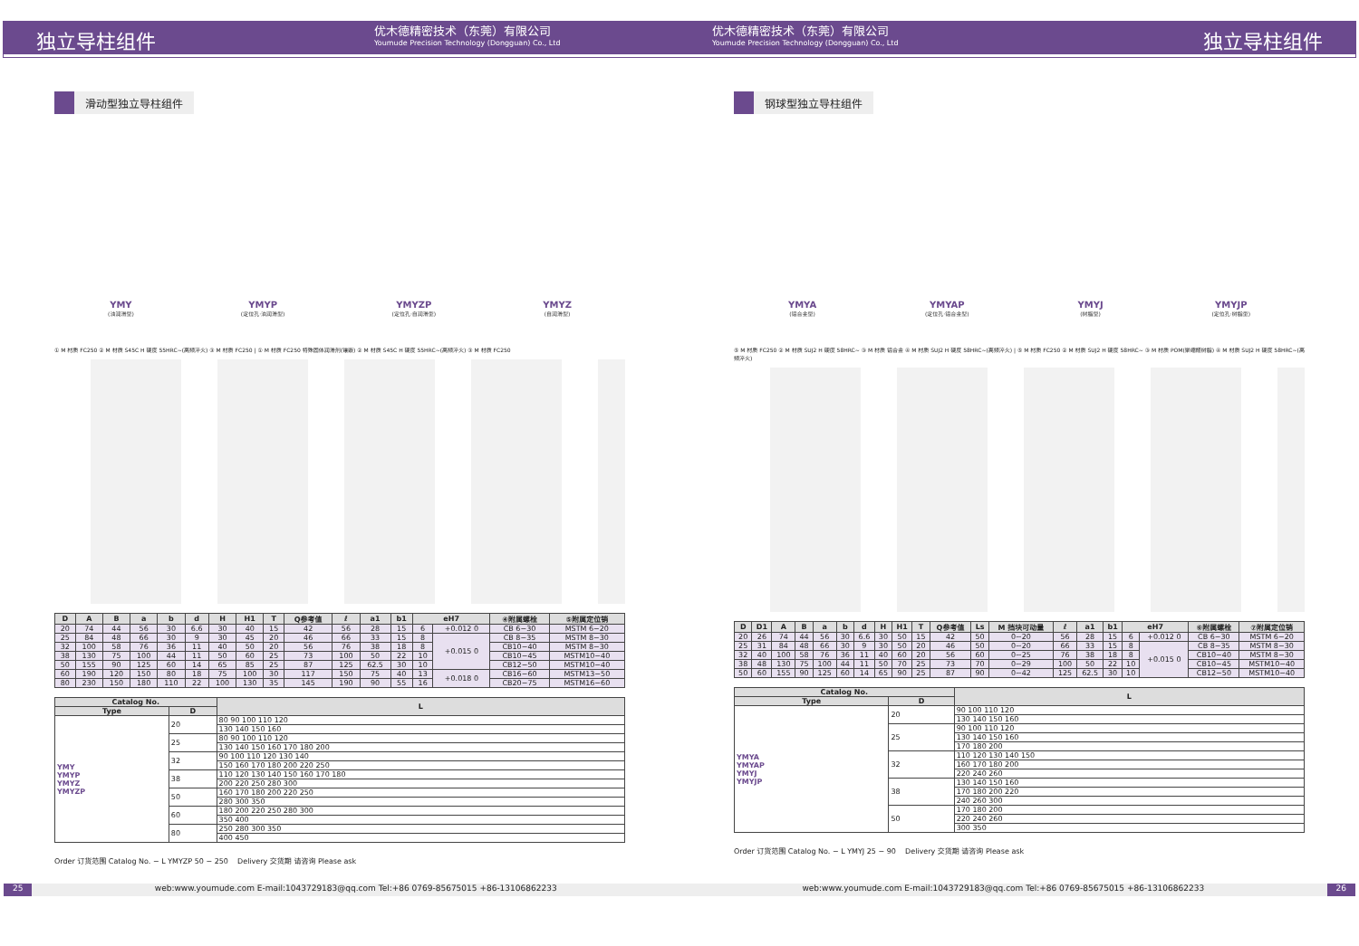独立导柱组件
优木德精密技术（东莞）有限公司
Youmude Precision Technology (Dongguan) Co., Ltd
优木德精密技术（东莞）有限公司
Youmude Precision Technology (Dongguan) Co., Ltd
独立导柱组件
滑动型独立导柱组件
YMY
(油润滑型)
YMYP
(定位孔·油润滑型)
YMYZP
(定位孔·自润滑型)
YMYZ
(自润滑型)
① M 材质 FC250 ② M 材质 S45C H 硬度 55HRC~(高频淬火) ③ M 材质 FC250 | ① M 材质 FC250 特殊固体润滑剂(镶嵌) ② M 材质 S45C H 硬度 55HRC~(高频淬火) ③ M 材质 FC250
| D | A | B | a | b | d | H | H1 | T | Q参考值 | ℓ | a1 | b1 | eH7 | | ④附属螺栓 | ⑤附属定位销 |
| --- | --- | --- | --- | --- | --- | --- | --- | --- | --- | --- | --- | --- | --- | --- | --- | --- |
| 20 | 74 | 44 | 56 | 30 | 6.6 | 30 | 40 | 15 | 42 | 56 | 28 | 15 | 6 | +0.012 0 | CB 6−30 | MSTM 6−20 |
| 25 | 84 | 48 | 66 | 30 | 9 | 30 | 45 | 20 | 46 | 66 | 33 | 15 | 8 | +0.015 0 | CB 8−35 | MSTM 8−30 |
| 32 | 100 | 58 | 76 | 36 | 11 | 40 | 50 | 20 | 56 | 76 | 38 | 18 | 8 | | CB10−40 | MSTM 8−30 |
| 38 | 130 | 75 | 100 | 44 | 11 | 50 | 60 | 25 | 73 | 100 | 50 | 22 | 10 | | CB10−45 | MSTM10−40 |
| 50 | 155 | 90 | 125 | 60 | 14 | 65 | 85 | 25 | 87 | 125 | 62.5 | 30 | 10 | | CB12−50 | MSTM10−40 |
| 60 | 190 | 120 | 150 | 80 | 18 | 75 | 100 | 30 | 117 | 150 | 75 | 40 | 13 | +0.018 0 | CB16−60 | MSTM13−50 |
| 80 | 230 | 150 | 180 | 110 | 22 | 100 | 130 | 35 | 145 | 190 | 90 | 55 | 16 | | CB20−75 | MSTM16−60 |
| Catalog No. | | L |
| --- | --- | --- |
| Type | D | |
| YMY YMYP YMYZ YMYZP | 20 | 80 90 100 110 120 |
| | | 130 140 150 160 |
| | 25 | 80 90 100 110 120 |
| | | 130 140 150 160 170 180 200 |
| | 32 | 90 100 110 120 130 140 |
| | | 150 160 170 180 200 220 250 |
| | 38 | 110 120 130 140 150 160 170 180 |
| | | 200 220 250 280 300 |
| | 50 | 160 170 180 200 220 250 |
| | | 280 300 350 |
| | 60 | 180 200 220 250 280 300 |
| | | 350 400 |
| | 80 | 250 280 300 350 |
| | | 400 450 |
Order 订货范围 Catalog No. − L YMYZP 50 − 250 Delivery 交货期 请咨询 Please ask
钢球型独立导柱组件
YMYA
(铝合金型)
YMYAP
(定位孔·铝合金型)
YMYJ
(树脂型)
YMYJP
(定位孔·树脂型)
⑤ M 材质 FC250 ② M 材质 SUJ2 H 硬度 58HRC~ ③ M 材质 铝合金 ④ M 材质 SUJ2 H 硬度 58HRC~(高频淬火) | ⑤ M 材质 FC250 ② M 材质 SUJ2 H 硬度 58HRC~ ③ M 材质 POM(聚缩醛树脂) ④ M 材质 SUJ2 H 硬度 58HRC~(高频淬火)
| D | D1 | A | B | a | b | d | H | H1 | T | Q参考值 | Ls | M 挡块可动量 | ℓ | a1 | b1 | eH7 | | ⑥附属螺栓 | ⑦附属定位销 |
| --- | --- | --- | --- | --- | --- | --- | --- | --- | --- | --- | --- | --- | --- | --- | --- | --- | --- | --- | --- |
| 20 | 26 | 74 | 44 | 56 | 30 | 6.6 | 30 | 50 | 15 | 42 | 50 | 0∼20 | 56 | 28 | 15 | 6 | +0.012 0 | CB 6−30 | MSTM 6−20 |
| 25 | 31 | 84 | 48 | 66 | 30 | 9 | 30 | 50 | 20 | 46 | 50 | 0∼20 | 66 | 33 | 15 | 8 | +0.015 0 | CB 8−35 | MSTM 8−30 |
| 32 | 40 | 100 | 58 | 76 | 36 | 11 | 40 | 60 | 20 | 56 | 60 | 0∼25 | 76 | 38 | 18 | 8 | | CB10−40 | MSTM 8−30 |
| 38 | 48 | 130 | 75 | 100 | 44 | 11 | 50 | 70 | 25 | 73 | 70 | 0∼29 | 100 | 50 | 22 | 10 | | CB10−45 | MSTM10−40 |
| 50 | 60 | 155 | 90 | 125 | 60 | 14 | 65 | 90 | 25 | 87 | 90 | 0∼42 | 125 | 62.5 | 30 | 10 | | CB12−50 | MSTM10−40 |
| Catalog No. | | L |
| --- | --- | --- |
| Type | D | |
| YMYA YMYAP YMYJ YMYJP | 20 | 90 100 110 120 |
| | | 130 140 150 160 |
| | 25 | 90 100 110 120 |
| | | 130 140 150 160 |
| | | 170 180 200 |
| | 32 | 110 120 130 140 150 |
| | | 160 170 180 200 |
| | | 220 240 260 |
| | 38 | 130 140 150 160 |
| | | 170 180 200 220 |
| | | 240 260 300 |
| | 50 | 170 180 200 |
| | | 220 240 260 |
| | | 300 350 |
Order 订货范围 Catalog No. − L YMYJ 25 − 90 Delivery 交货期 请咨询 Please ask
25 web:www.youmude.com E-mail:1043729183@qq.com Tel:+86 0769-85675015 +86-13106862233
web:www.youmude.com E-mail:1043729183@qq.com Tel:+86 0769-85675015 +86-13106862233
26